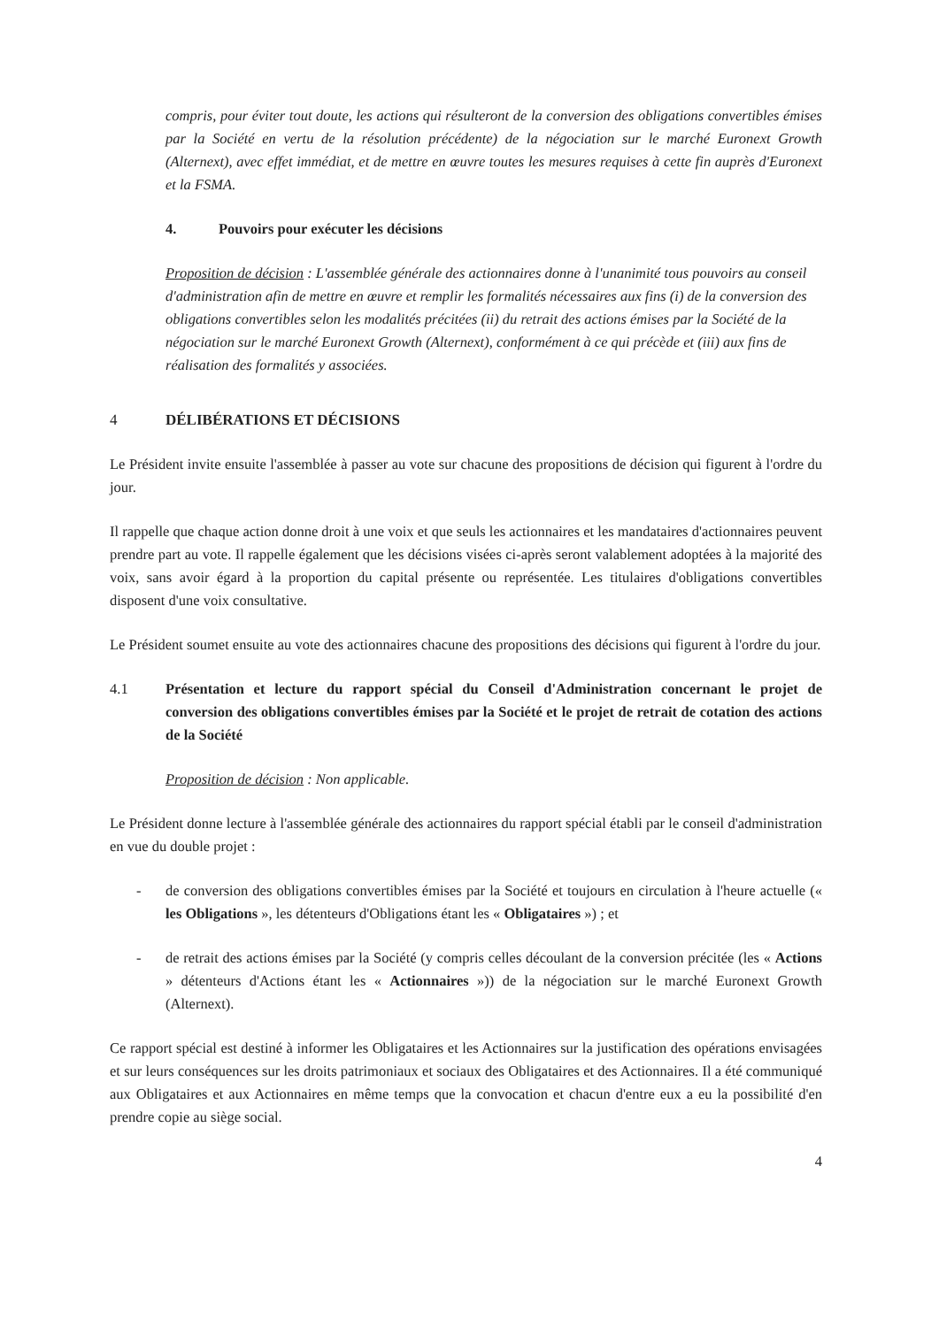compris, pour éviter tout doute, les actions qui résulteront de la conversion des obligations convertibles émises par la Société en vertu de la résolution précédente) de la négociation sur le marché Euronext Growth (Alternext), avec effet immédiat, et de mettre en œuvre toutes les mesures requises à cette fin auprès d'Euronext et la FSMA.
4. Pouvoirs pour exécuter les décisions
Proposition de décision : L'assemblée générale des actionnaires donne à l'unanimité tous pouvoirs au conseil d'administration afin de mettre en œuvre et remplir les formalités nécessaires aux fins (i) de la conversion des obligations convertibles selon les modalités précitées (ii) du retrait des actions émises par la Société de la négociation sur le marché Euronext Growth (Alternext), conformément à ce qui précède et (iii) aux fins de réalisation des formalités y associées.
4 DÉLIBÉRATIONS ET DÉCISIONS
Le Président invite ensuite l'assemblée à passer au vote sur chacune des propositions de décision qui figurent à l'ordre du jour.
Il rappelle que chaque action donne droit à une voix et que seuls les actionnaires et les mandataires d'actionnaires peuvent prendre part au vote. Il rappelle également que les décisions visées ci-après seront valablement adoptées à la majorité des voix, sans avoir égard à la proportion du capital présente ou représentée. Les titulaires d'obligations convertibles disposent d'une voix consultative.
Le Président soumet ensuite au vote des actionnaires chacune des propositions des décisions qui figurent à l'ordre du jour.
4.1 Présentation et lecture du rapport spécial du Conseil d'Administration concernant le projet de conversion des obligations convertibles émises par la Société et le projet de retrait de cotation des actions de la Société
Proposition de décision : Non applicable.
Le Président donne lecture à l'assemblée générale des actionnaires du rapport spécial établi par le conseil d'administration en vue du double projet :
- de conversion des obligations convertibles émises par la Société et toujours en circulation à l'heure actuelle (« les Obligations », les détenteurs d'Obligations étant les « Obligataires ») ; et
- de retrait des actions émises par la Société (y compris celles découlant de la conversion précitée (les « Actions » détenteurs d'Actions étant les « Actionnaires »)) de la négociation sur le marché Euronext Growth (Alternext).
Ce rapport spécial est destiné à informer les Obligataires et les Actionnaires sur la justification des opérations envisagées et sur leurs conséquences sur les droits patrimoniaux et sociaux des Obligataires et des Actionnaires. Il a été communiqué aux Obligataires et aux Actionnaires en même temps que la convocation et chacun d'entre eux a eu la possibilité d'en prendre copie au siège social.
4